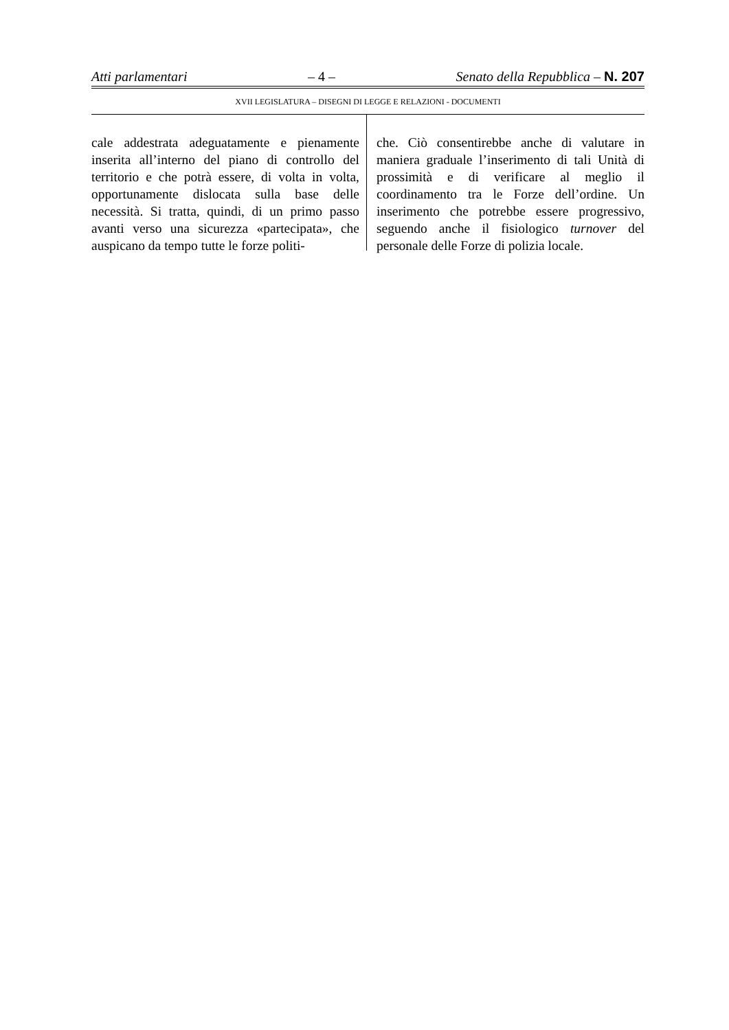Atti parlamentari – 4 – Senato della Repubblica – N. 207
XVII LEGISLATURA – DISEGNI DI LEGGE E RELAZIONI - DOCUMENTI
cale addestrata adeguatamente e pienamente inserita all’interno del piano di controllo del territorio e che potrà essere, di volta in volta, opportunamente dislocata sulla base delle necessità. Si tratta, quindi, di un primo passo avanti verso una sicurezza «partecipata», che auspicano da tempo tutte le forze politi-
che. Ciò consentirebbe anche di valutare in maniera graduale l’inserimento di tali Unità di prossimità e di verificare al meglio il coordinamento tra le Forze dell’ordine. Un inserimento che potrebbe essere progressivo, seguendo anche il fisiologico turnover del personale delle Forze di polizia locale.